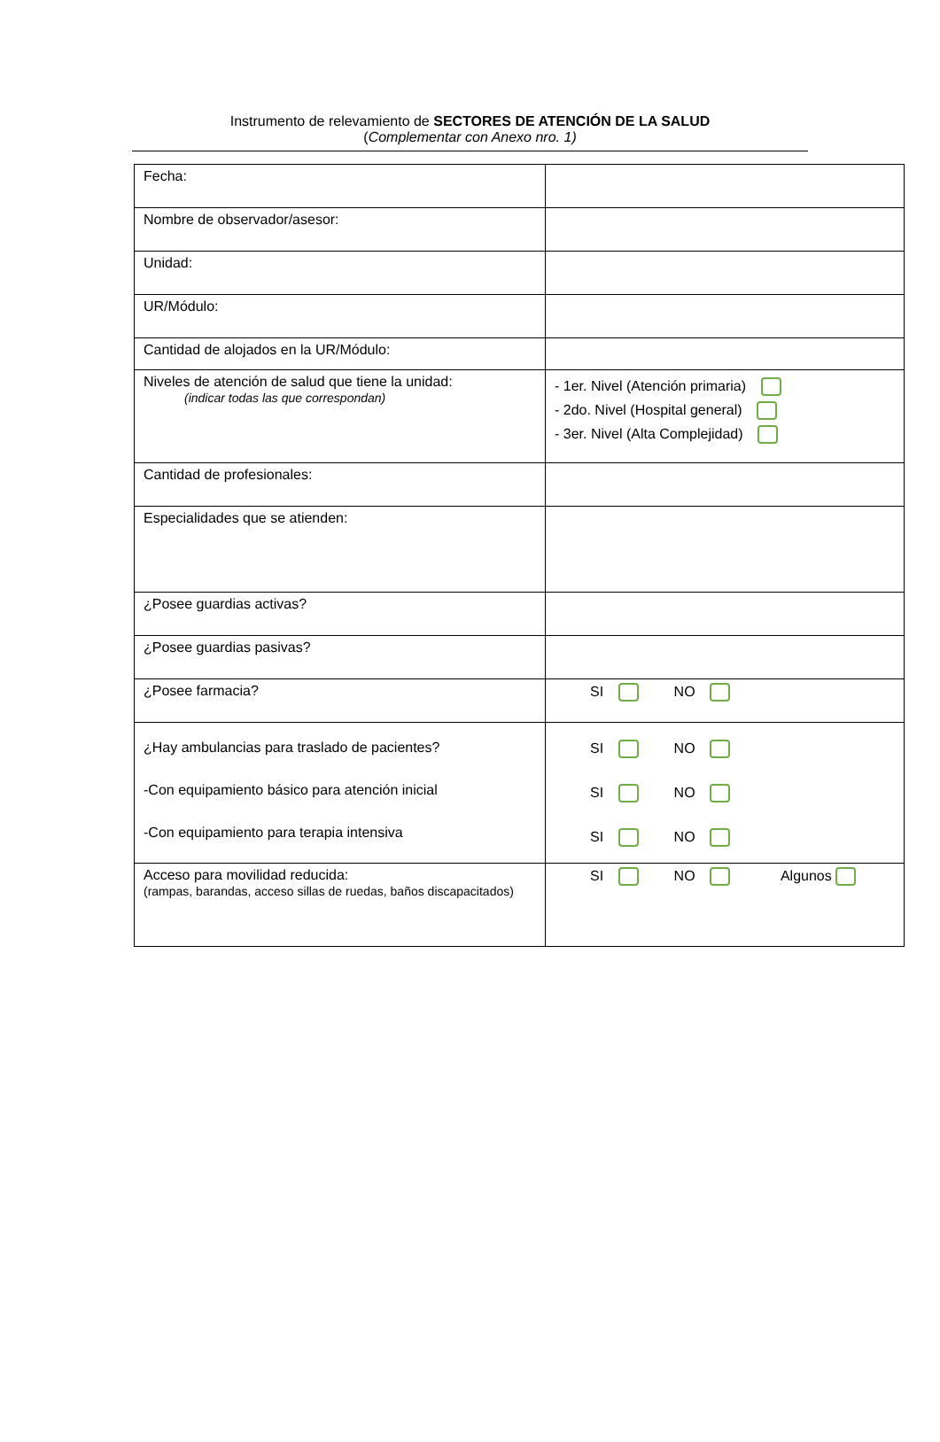Instrumento de relevamiento de SECTORES DE ATENCIÓN DE LA SALUD
(Complementar con Anexo nro. 1)
| Fecha: | |
| Nombre de observador/asesor: | |
| Unidad: | |
| UR/Módulo: | |
| Cantidad de alojados en la UR/Módulo: | |
| Niveles de atención de salud que tiene la unidad: (indicar todas las que correspondan) | - 1er. Nivel (Atención primaria) - 2do. Nivel (Hospital general) - 3er. Nivel (Alta Complejidad) |
| Cantidad de profesionales: | |
| Especialidades que se atienden: | |
| ¿Posee guardias activas? | |
| ¿Posee guardias pasivas? | |
| ¿Posee farmacia? | SI NO |
| ¿Hay ambulancias para traslado de pacientes? -Con equipamiento básico para atención inicial -Con equipamiento para terapia intensiva | SI NO SI NO SI NO |
| Acceso para movilidad reducida: (rampas, barandas, acceso sillas de ruedas, baños discapacitados) | SI NO Algunos |